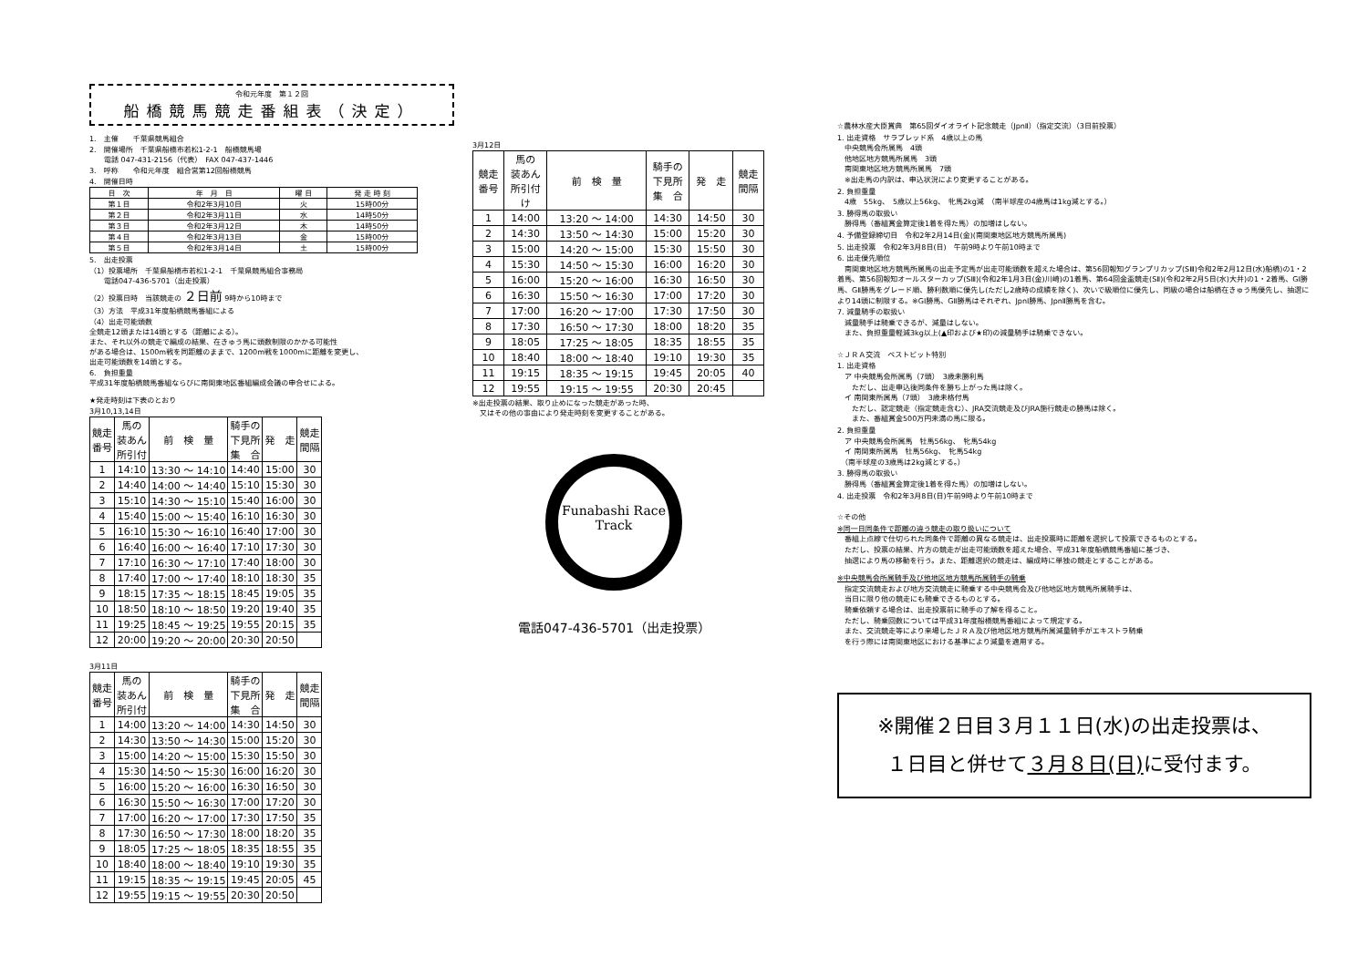令和元年度　第１２回
船橋競馬競走番組表（決定）
1.　主催　　千葉県競馬組合
2.　開催場所　千葉県船橋市若松1-2-1　船橋競馬場
　　電話 047-431-2156（代表）　FAX 047-437-1446
3.　呼称　　令和元年度　組合営第12回船橋競馬
4.　開催日時
| 日 次 | 年 月 日 | 曜 日 | 発 走 時 刻 |
| --- | --- | --- | --- |
| 第１日 | 令和2年3月10日 | 火 | 15時00分 |
| 第２日 | 令和2年3月11日 | 水 | 14時50分 |
| 第３日 | 令和2年3月12日 | 木 | 14時50分 |
| 第４日 | 令和2年3月13日 | 金 | 15時00分 |
| 第５日 | 令和2年3月14日 | 土 | 15時00分 |
5.　出走投票
（1）投票場所　千葉県船橋市若松1-2-1　千葉県競馬組合事務局
　　電話047-436-5701（出走投票）
（2）投票日時　当該競走の ２日前 9時から10時まで
（3）方法　平成31年度船橋競馬番組による
（4）出走可能頭数
全競走12頭または14頭とする（距離による）。
また、それ以外の競走で編成の結果、在きゅう馬に頭数制限のかかる可能性
がある場合は、1500m戦を同距離のままで、1200m戦を1000mに距離を変更し、
出走可能頭数を14頭とする。
6.　負担重量
平成31年度船橋競馬番組ならびに南関東地区番組編成会議の申合せによる。
★発走時刻は下表のとおり
3月10,13,14日
| 競走 番号 | 馬の 装あん 所引付 | 前 検 量 | 騎手の 下見所 集 合 | 発 走 | 競走 間隔 |
| --- | --- | --- | --- | --- | --- |
| 1 | 14:10 | 13:30 ～ 14:10 | 14:40 | 15:00 | 30 |
| 2 | 14:40 | 14:00 ～ 14:40 | 15:10 | 15:30 | 30 |
| 3 | 15:10 | 14:30 ～ 15:10 | 15:40 | 16:00 | 30 |
| 4 | 15:40 | 15:00 ～ 15:40 | 16:10 | 16:30 | 30 |
| 5 | 16:10 | 15:30 ～ 16:10 | 16:40 | 17:00 | 30 |
| 6 | 16:40 | 16:00 ～ 16:40 | 17:10 | 17:30 | 30 |
| 7 | 17:10 | 16:30 ～ 17:10 | 17:40 | 18:00 | 30 |
| 8 | 17:40 | 17:00 ～ 17:40 | 18:10 | 18:30 | 35 |
| 9 | 18:15 | 17:35 ～ 18:15 | 18:45 | 19:05 | 35 |
| 10 | 18:50 | 18:10 ～ 18:50 | 19:20 | 19:40 | 35 |
| 11 | 19:25 | 18:45 ～ 19:25 | 19:55 | 20:15 | 35 |
| 12 | 20:00 | 19:20 ～ 20:00 | 20:30 | 20:50 | |
3月11日
| 競走 番号 | 馬の 装あん 所引付 | 前 検 量 | 騎手の 下見所 集 合 | 発 走 | 競走 間隔 |
| --- | --- | --- | --- | --- | --- |
| 1 | 14:00 | 13:20 ～ 14:00 | 14:30 | 14:50 | 30 |
| 2 | 14:30 | 13:50 ～ 14:30 | 15:00 | 15:20 | 30 |
| 3 | 15:00 | 14:20 ～ 15:00 | 15:30 | 15:50 | 30 |
| 4 | 15:30 | 14:50 ～ 15:30 | 16:00 | 16:20 | 30 |
| 5 | 16:00 | 15:20 ～ 16:00 | 16:30 | 16:50 | 30 |
| 6 | 16:30 | 15:50 ～ 16:30 | 17:00 | 17:20 | 30 |
| 7 | 17:00 | 16:20 ～ 17:00 | 17:30 | 17:50 | 35 |
| 8 | 17:30 | 16:50 ～ 17:30 | 18:00 | 18:20 | 35 |
| 9 | 18:05 | 17:25 ～ 18:05 | 18:35 | 18:55 | 35 |
| 10 | 18:40 | 18:00 ～ 18:40 | 19:10 | 19:30 | 35 |
| 11 | 19:15 | 18:35 ～ 19:15 | 19:45 | 20:05 | 45 |
| 12 | 19:55 | 19:15 ～ 19:55 | 20:30 | 20:50 | |
3月12日
| 競走 番号 | 馬の 装あん 所引付 け | 前 検 量 | 騎手の 下見所 集 合 | 発 走 | 競走 間隔 |
| --- | --- | --- | --- | --- | --- |
| 1 | 14:00 | 13:20 ～ 14:00 | 14:30 | 14:50 | 30 |
| 2 | 14:30 | 13:50 ～ 14:30 | 15:00 | 15:20 | 30 |
| 3 | 15:00 | 14:20 ～ 15:00 | 15:30 | 15:50 | 30 |
| 4 | 15:30 | 14:50 ～ 15:30 | 16:00 | 16:20 | 30 |
| 5 | 16:00 | 15:20 ～ 16:00 | 16:30 | 16:50 | 30 |
| 6 | 16:30 | 15:50 ～ 16:30 | 17:00 | 17:20 | 30 |
| 7 | 17:00 | 16:20 ～ 17:00 | 17:30 | 17:50 | 30 |
| 8 | 17:30 | 16:50 ～ 17:30 | 18:00 | 18:20 | 35 |
| 9 | 18:05 | 17:25 ～ 18:05 | 18:35 | 18:55 | 35 |
| 10 | 18:40 | 18:00 ～ 18:40 | 19:10 | 19:30 | 35 |
| 11 | 19:15 | 18:35 ～ 19:15 | 19:45 | 20:05 | 40 |
| 12 | 19:55 | 19:15 ～ 19:55 | 20:30 | 20:45 | |
※出走投票の結果、取り止めになった競走があった時、
　又はその他の事由により発走時刻を変更することがある。
Funabashi Race Track
電話047-436-5701（出走投票）
☆農林水産大臣賞典　第65回ダイオライト記念競走（JpnⅡ）（指定交流）（3日前投票）
1. 出走資格　サラブレッド系　4歳以上の馬
　中央競馬会所属馬　4頭
　他地区地方競馬所属馬　3頭
　南関東地区地方競馬所属馬　7頭
　※出走馬の内訳は、申込状況により変更することがある。
2. 負担重量
　4歳　55kg、　5歳以上56kg、　牝馬2kg減　（南半球産の4歳馬は1kg減とする。）
3. 勝得馬の取扱い
　勝得馬（番組賞金算定後1着を得た馬）の加増はしない。
4. 予備登録締切日　令和2年2月14日(金)(南関東地区地方競馬所属馬)
5. 出走投票　令和2年3月8日(日)　午前9時より午前10時まで
6. 出走優先順位
　南関東地区地方競馬所属馬の出走予定馬が出走可能頭数を超えた場合は、第56回報知グランプリカップ(SⅢ)令和2年2月12日(水)船橋)の1・2着馬、第56回報知オールスターカップ(SⅢ)(令和2年1月3日(金)川崎)の1着馬、第64回金盃競走(SⅡ)(令和2年2月5日(水)大井)の1・2着馬、GⅠ勝馬、GⅡ勝馬をグレード順、勝利数順に優先し(ただし2歳時の成績を除く)、次いで級順位に優先し、同級の場合は船橋在きゅう馬優先し、抽選により14頭に制限する。※GⅠ勝馬、GⅡ勝馬はそれぞれ、JpnⅠ勝馬、JpnⅡ勝馬を含む。
7. 減量騎手の取扱い
　減量騎手は騎乗できるが、減量はしない。
　また、負担重量軽減3kg以上(▲印および★印)の減量騎手は騎乗できない。
☆ＪＲＡ交流　ベストビット特別
1. 出走資格
　ア 中央競馬会所属馬（7頭）　3歳未勝利馬
　　ただし、出走申込後同条件を勝ち上がった馬は除く。
　イ 南関東所属馬（7頭）　3歳未格付馬
　　ただし、認定競走（指定競走含む）、JRA交流競走及びJRA施行競走の勝馬は除く。
　　また、番組賞金500万円未満の馬に限る。
2. 負担重量
　ア 中央競馬会所属馬　牡馬56kg、　牝馬54kg
　イ 南関東所属馬　牡馬56kg、　牝馬54kg
　（南半球産の3歳馬は2kg減とする。）
3. 勝得馬の取扱い
　勝得馬（番組賞金算定後1着を得た馬）の加増はしない。
4. 出走投票　令和2年3月8日(日)午前9時より午前10時まで
☆その他
※同一日同条件で距離の違う競走の取り扱いについて
　番組上点線で仕切られた同条件で距離の異なる競走は、出走投票時に距離を選択して投票できるものとする。
　ただし、投票の結果、片方の競走が出走可能頭数を超えた場合、平成31年度船橋競馬番組に基づき、
　抽選により馬の移動を行う。また、距離選択の競走は、編成時に単独の競走とすることがある。
※中央競馬会所属騎手及び他地区地方競馬所属騎手の騎乗
　指定交流競走および地方交流競走に騎乗する中央競馬会及び他地区地方競馬所属騎手は、
　当日に限り他の競走にも騎乗できるものとする。
　騎乗依頼する場合は、出走投票前に騎手の了解を得ること。
　ただし、騎乗回数については平成31年度船橋競馬番組によって規定する。
　また、交流競走等により来場したＪＲＡ及び他地区地方競馬所属減量騎手がエキストラ騎乗
　を行う際には南関東地区における基準により減量を適用する。
※開催２日目３月１１日(水)の出走投票は、
１日目と併せて３月８日(日) に受付ます。